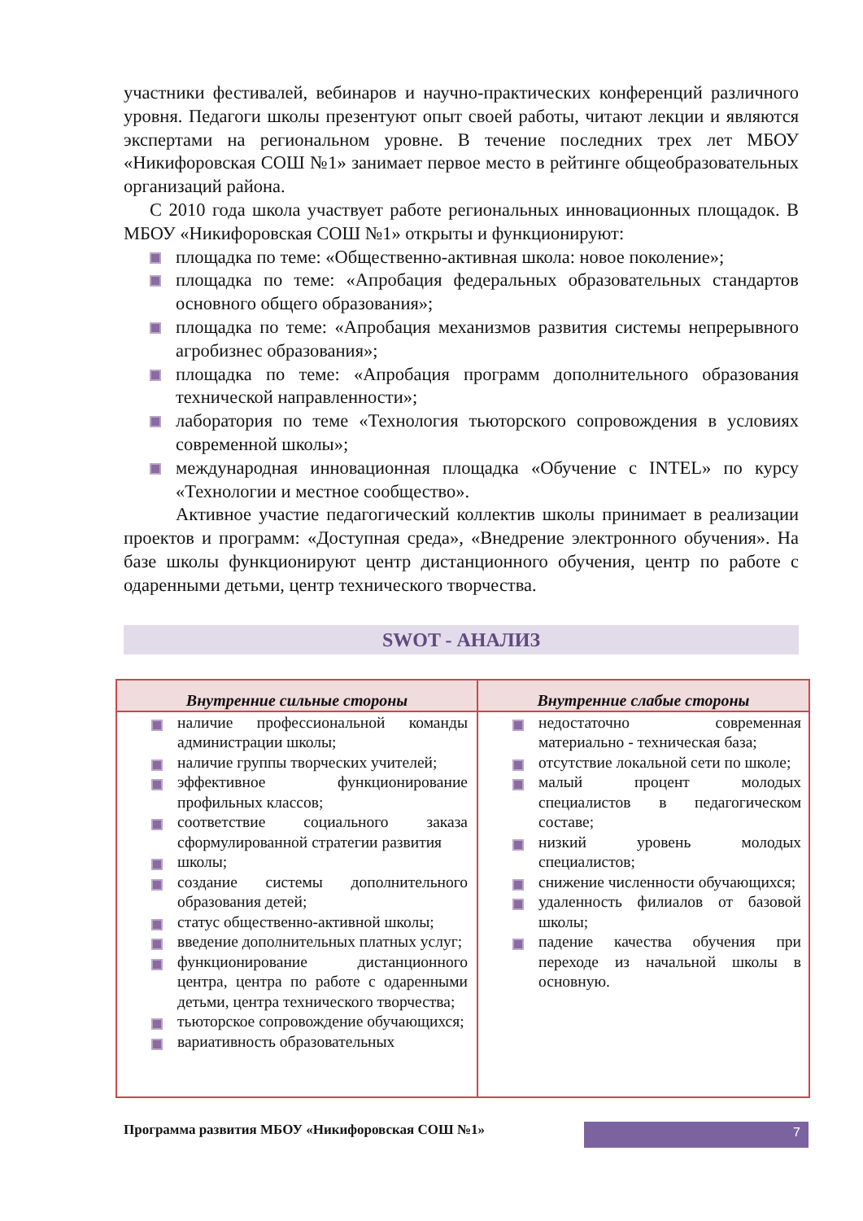участники фестивалей, вебинаров и научно-практических конференций различного уровня. Педагоги школы презентуют опыт своей работы, читают лекции и являются экспертами на региональном уровне. В течение последних трех лет МБОУ «Никифоровская СОШ №1» занимает первое место в рейтинге общеобразовательных организаций района.
С 2010 года школа участвует работе региональных инновационных площадок. В МБОУ «Никифоровская СОШ №1» открыты и функционируют:
площадка по теме: «Общественно-активная школа: новое поколение»;
площадка по теме: «Апробация федеральных образовательных стандартов основного общего образования»;
площадка по теме: «Апробация механизмов развития системы непрерывного агробизнес образования»;
площадка по теме: «Апробация программ дополнительного образования технической направленности»;
лаборатория по теме «Технология тьюторского сопровождения в условиях современной школы»;
международная инновационная площадка «Обучение с INTEL» по курсу «Технологии и местное сообщество».
Активное участие педагогический коллектив школы принимает в реализации проектов и программ: «Доступная среда», «Внедрение электронного обучения». На базе школы функционируют центр дистанционного обучения, центр по работе с одаренными детьми, центр технического творчества.
SWOT - АНАЛИЗ
| Внутренние сильные стороны | Внутренние слабые стороны |
| --- | --- |
| наличие профессиональной команды администрации школы; наличие группы творческих учителей; эффективное функционирование профильных классов; соответствие социального заказа сформулированной стратегии развития школы; создание системы дополнительного образования детей; статус общественно-активной школы; введение дополнительных платных услуг; функционирование дистанционного центра, центра по работе с одаренными детьми, центра технического творчества; тьюторское сопровождение обучающихся; вариативность образовательных | недостаточно современная материально - техническая база; отсутствие локальной сети по школе; малый процент молодых специалистов в педагогическом составе; низкий уровень молодых специалистов; снижение численности обучающихся; удаленность филиалов от базовой школы; падение качества обучения при переходе из начальной школы в основную. |
Программа развития МБОУ «Никифоровская СОШ №1»
7